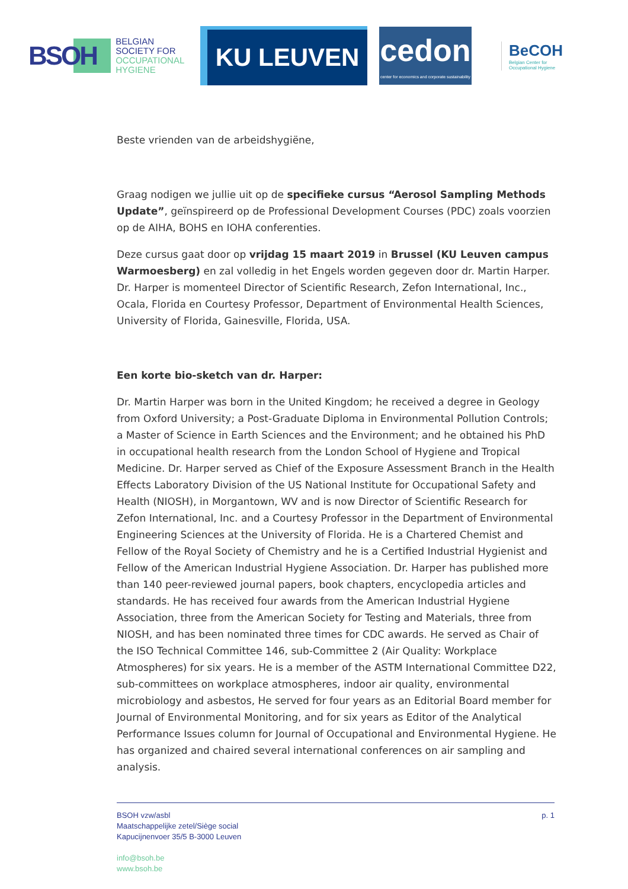BSOH
BELGIAN
SOCIETY FOR
OCCUPATIONAL
HYGIENE
KU LEUVEN
cedon
center for economics and corporate sustainability
BeCOH
Belgian Center for
Occupational Hygiene
Beste vrienden van de arbeidshygiëne,
Graag nodigen we jullie uit op de specifieke cursus “Aerosol Sampling Methods Update”, geïnspireerd op de Professional Development Courses (PDC) zoals voorzien op de AIHA, BOHS en IOHA conferenties.
Deze cursus gaat door op vrijdag 15 maart 2019 in Brussel (KU Leuven campus Warmoesberg) en zal volledig in het Engels worden gegeven door dr. Martin Harper. Dr. Harper is momenteel Director of Scientific Research, Zefon International, Inc., Ocala, Florida en Courtesy Professor, Department of Environmental Health Sciences, University of Florida, Gainesville, Florida, USA.
Een korte bio-sketch van dr. Harper:
Dr. Martin Harper was born in the United Kingdom; he received a degree in Geology from Oxford University; a Post-Graduate Diploma in Environmental Pollution Controls; a Master of Science in Earth Sciences and the Environment; and he obtained his PhD in occupational health research from the London School of Hygiene and Tropical Medicine. Dr. Harper served as Chief of the Exposure Assessment Branch in the Health Effects Laboratory Division of the US National Institute for Occupational Safety and Health (NIOSH), in Morgantown, WV and is now Director of Scientific Research for Zefon International, Inc. and a Courtesy Professor in the Department of Environmental Engineering Sciences at the University of Florida. He is a Chartered Chemist and Fellow of the Royal Society of Chemistry and he is a Certified Industrial Hygienist and Fellow of the American Industrial Hygiene Association. Dr. Harper has published more than 140 peer-reviewed journal papers, book chapters, encyclopedia articles and standards. He has received four awards from the American Industrial Hygiene Association, three from the American Society for Testing and Materials, three from NIOSH, and has been nominated three times for CDC awards. He served as Chair of the ISO Technical Committee 146, sub-Committee 2 (Air Quality: Workplace Atmospheres) for six years. He is a member of the ASTM International Committee D22, sub-committees on workplace atmospheres, indoor air quality, environmental microbiology and asbestos, He served for four years as an Editorial Board member for Journal of Environmental Monitoring, and for six years as Editor of the Analytical Performance Issues column for Journal of Occupational and Environmental Hygiene. He has organized and chaired several international conferences on air sampling and analysis.
BSOH vzw/asbl
Maatschappelijke zetel/Siège social
Kapucijnenvoer 35/5 B-3000 Leuven
info@bsoh.be
www.bsoh.be
p. 1